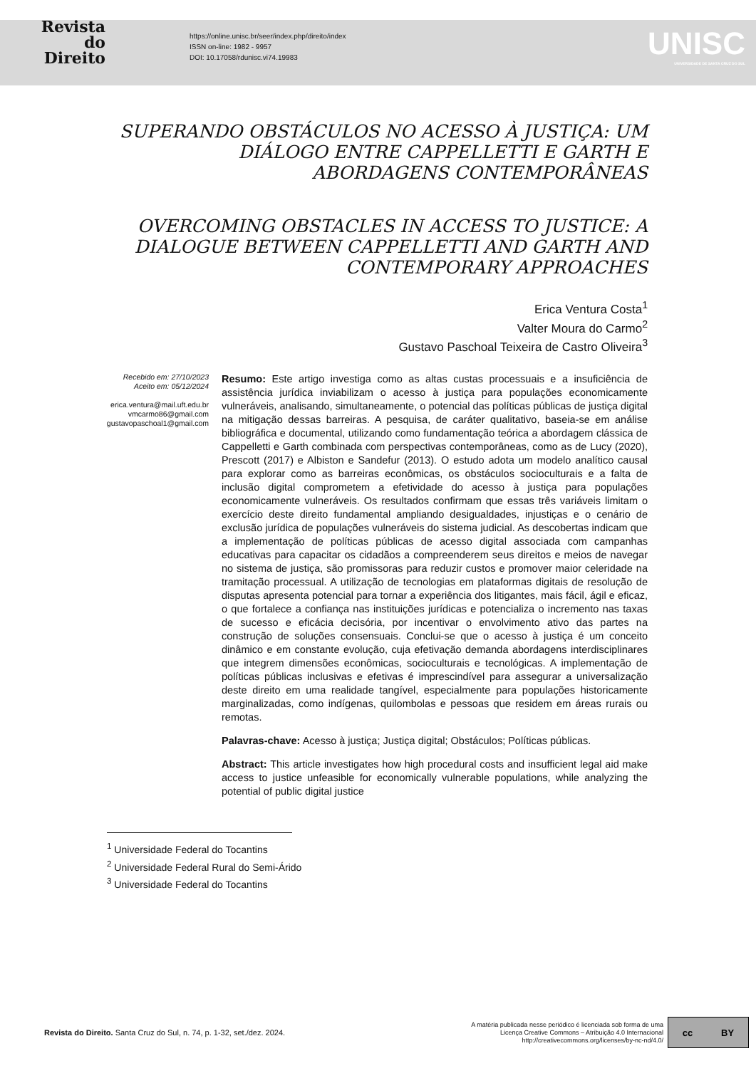Revista
do
Direito
https://online.unisc.br/seer/index.php/direito/index
ISSN on-line: 1982 - 9957
DOI: 10.17058/rdunisc.vi74.19983
UNISC
UNIVERSIDADE DE SANTA CRUZ DO SUL
SUPERANDO OBSTÁCULOS NO ACESSO À JUSTIÇA: UM DIÁLOGO ENTRE CAPPELLETTI E GARTH E ABORDAGENS CONTEMPORÂNEAS
OVERCOMING OBSTACLES IN ACCESS TO JUSTICE: A DIALOGUE BETWEEN CAPPELLETTI AND GARTH AND CONTEMPORARY APPROACHES
Erica Ventura Costa<sup>1</sup>
Valter Moura do Carmo<sup>2</sup>
Gustavo Paschoal Teixeira de Castro Oliveira<sup>3</sup>
Recebido em: 27/10/2023
Aceito em: 05/12/2024
erica.ventura@mail.uft.edu.br
vmcarmo86@gmail.com
gustavopaschoal1@gmail.com
Resumo: Este artigo investiga como as altas custas processuais e a insuficiência de assistência jurídica inviabilizam o acesso à justiça para populações economicamente vulneráveis, analisando, simultaneamente, o potencial das políticas públicas de justiça digital na mitigação dessas barreiras. A pesquisa, de caráter qualitativo, baseia-se em análise bibliográfica e documental, utilizando como fundamentação teórica a abordagem clássica de Cappelletti e Garth combinada com perspectivas contemporâneas, como as de Lucy (2020), Prescott (2017) e Albiston e Sandefur (2013). O estudo adota um modelo analítico causal para explorar como as barreiras econômicas, os obstáculos socioculturais e a falta de inclusão digital comprometem a efetividade do acesso à justiça para populações economicamente vulneráveis. Os resultados confirmam que essas três variáveis limitam o exercício deste direito fundamental ampliando desigualdades, injustiças e o cenário de exclusão jurídica de populações vulneráveis do sistema judicial. As descobertas indicam que a implementação de políticas públicas de acesso digital associada com campanhas educativas para capacitar os cidadãos a compreenderem seus direitos e meios de navegar no sistema de justiça, são promissoras para reduzir custos e promover maior celeridade na tramitação processual. A utilização de tecnologias em plataformas digitais de resolução de disputas apresenta potencial para tornar a experiência dos litigantes, mais fácil, ágil e eficaz, o que fortalece a confiança nas instituições jurídicas e potencializa o incremento nas taxas de sucesso e eficácia decisória, por incentivar o envolvimento ativo das partes na construção de soluções consensuais. Conclui-se que o acesso à justiça é um conceito dinâmico e em constante evolução, cuja efetivação demanda abordagens interdisciplinares que integrem dimensões econômicas, socioculturais e tecnológicas. A implementação de políticas públicas inclusivas e efetivas é imprescindível para assegurar a universalização deste direito em uma realidade tangível, especialmente para populações historicamente marginalizadas, como indígenas, quilombolas e pessoas que residem em áreas rurais ou remotas.
Palavras-chave: Acesso à justiça; Justiça digital; Obstáculos; Políticas públicas.
Abstract: This article investigates how high procedural costs and insufficient legal aid make access to justice unfeasible for economically vulnerable populations, while analyzing the potential of public digital justice
<sup>1</sup> Universidade Federal do Tocantins
<sup>2</sup> Universidade Federal Rural do Semi-Árido
<sup>3</sup> Universidade Federal do Tocantins
Revista do Direito. Santa Cruz do Sul, n. 74, p. 1-32, set./dez. 2024.
A matéria publicada nesse periódico é licenciada sob forma de uma
Licença Creative Commons – Atribuição 4.0 Internacional
http://creativecommons.org/licenses/by-nc-nd/4.0/
cc BY